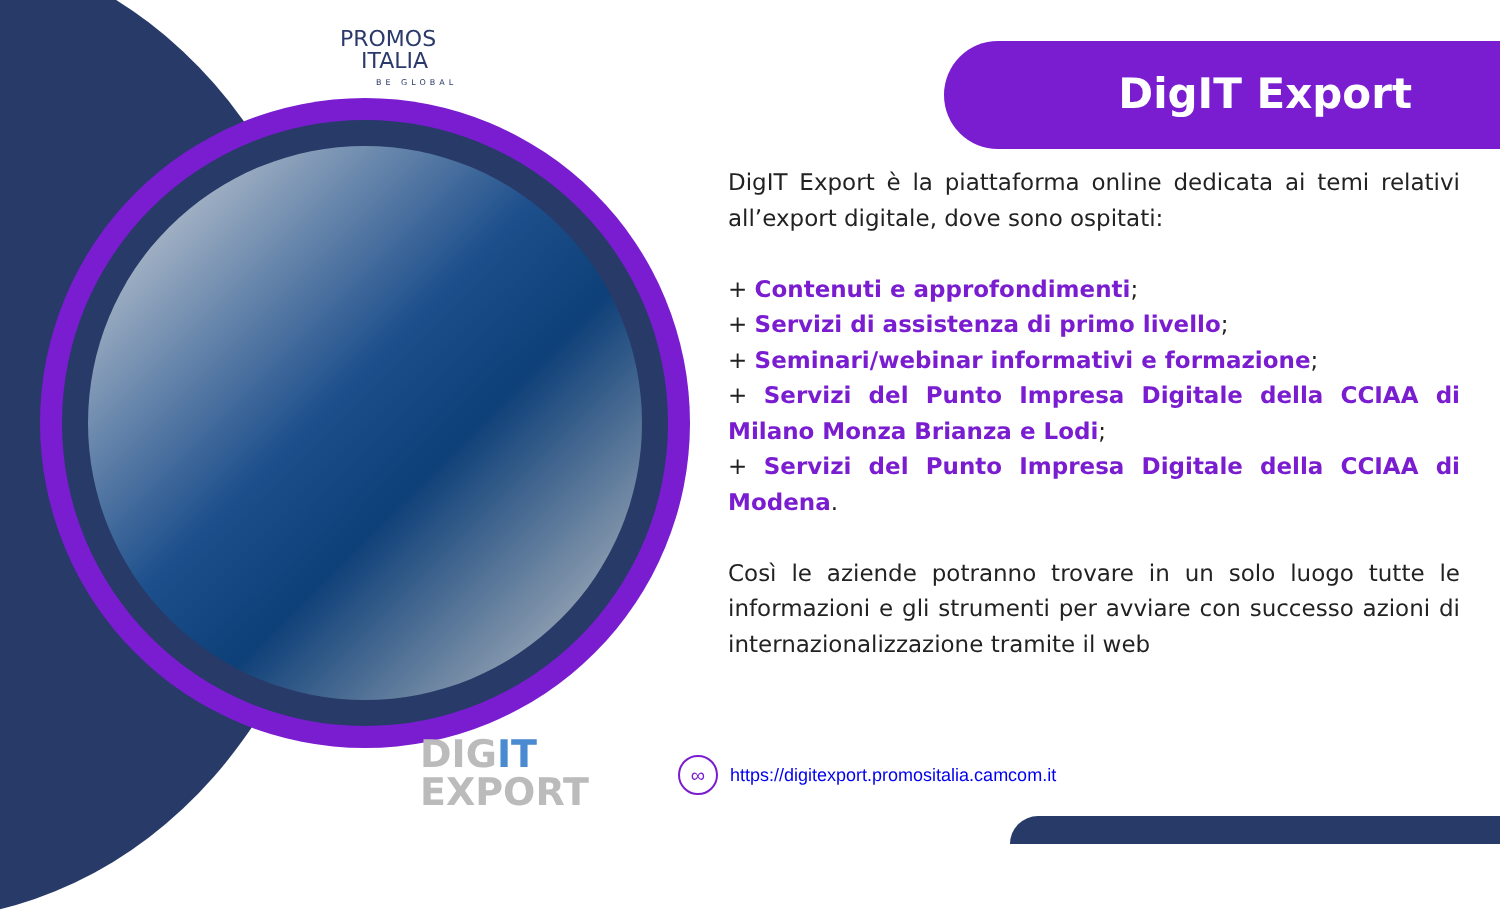PROMOS
ITALIA
BE GLOBAL
DIGIT
EXPORT
DigIT Export
DigIT Export è la piattaforma online dedicata ai temi relativi all’export digitale, dove sono ospitati:
+ Contenuti e approfondimenti;
+ Servizi di assistenza di primo livello;
+ Seminari/webinar informativi e formazione;
+ Servizi del Punto Impresa Digitale della CCIAA di Milano Monza Brianza e Lodi;
+ Servizi del Punto Impresa Digitale della CCIAA di Modena.
Così le aziende potranno trovare in un solo luogo tutte le informazioni e gli strumenti per avviare con successo azioni di internazionalizzazione tramite il web
∞
https://digitexport.promositalia.camcom.it